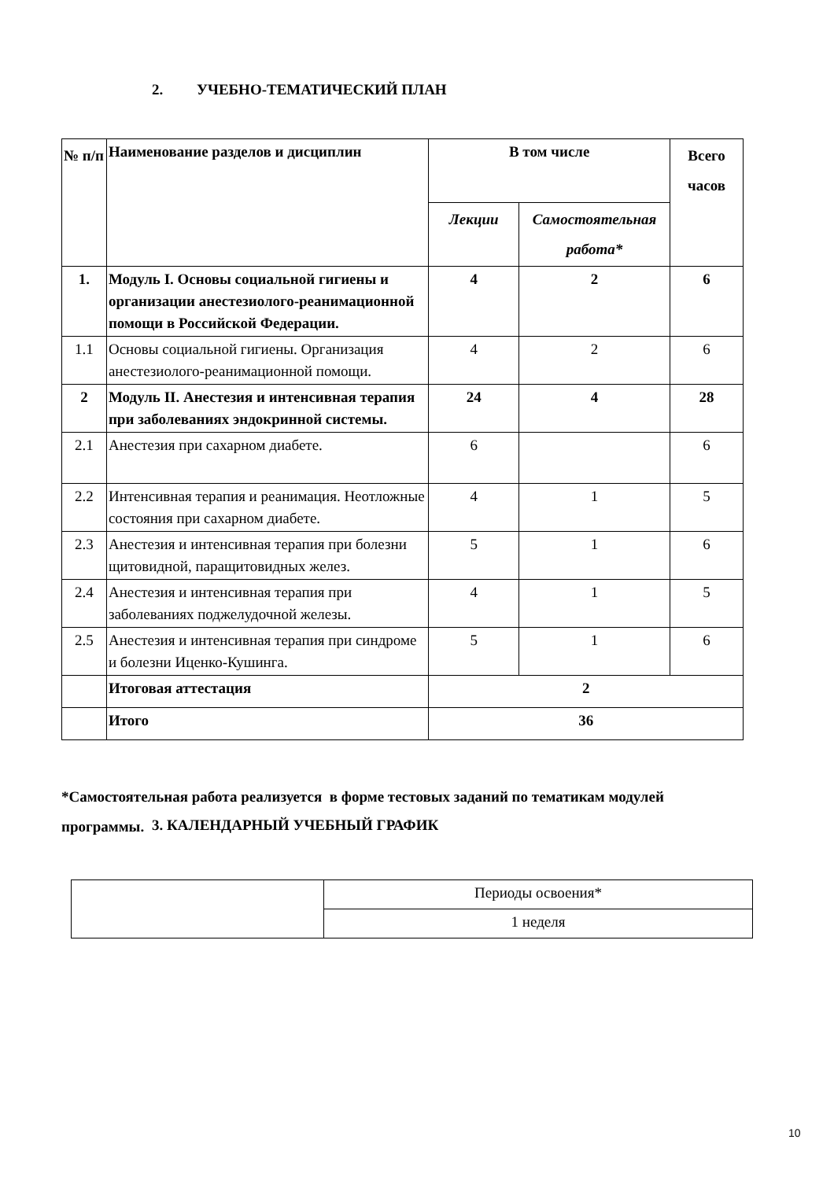2. УЧЕБНО-ТЕМАТИЧЕСКИЙ ПЛАН
| № п/п | Наименование разделов и дисциплин | В том числе | | Всего часов |
| --- | --- | --- | --- | --- |
| | | Лекции | Самостоятельная работа* | |
| 1. | Модуль I. Основы социальной гигиены и организации анестезиолого-реанимационной помощи в Российской Федерации. | 4 | 2 | 6 |
| 1.1 | Основы социальной гигиены. Организация анестезиолого-реанимационной помощи. | 4 | 2 | 6 |
| 2 | Модуль II. Анестезия и интенсивная терапия при заболеваниях эндокринной системы. | 24 | 4 | 28 |
| 2.1 | Анестезия при сахарном диабете. | 6 | | 6 |
| 2.2 | Интенсивная терапия и реанимация. Неотложные состояния при сахарном диабете. | 4 | 1 | 5 |
| 2.3 | Анестезия и интенсивная терапия при болезни щитовидной, паращитовидных желез. | 5 | 1 | 6 |
| 2.4 | Анестезия и интенсивная терапия при заболеваниях поджелудочной железы. | 4 | 1 | 5 |
| 2.5 | Анестезия и интенсивная терапия при синдроме и болезни Иценко-Кушинга. | 5 | 1 | 6 |
| | Итоговая аттестация | 2 | | |
| | Итого | 36 | | |
*Самостоятельная работа реализуется в форме тестовых заданий по тематикам модулей программы.
3. КАЛЕНДАРНЫЙ УЧЕБНЫЙ ГРАФИК
| | Периоды освоения* |
| | 1 неделя |
10